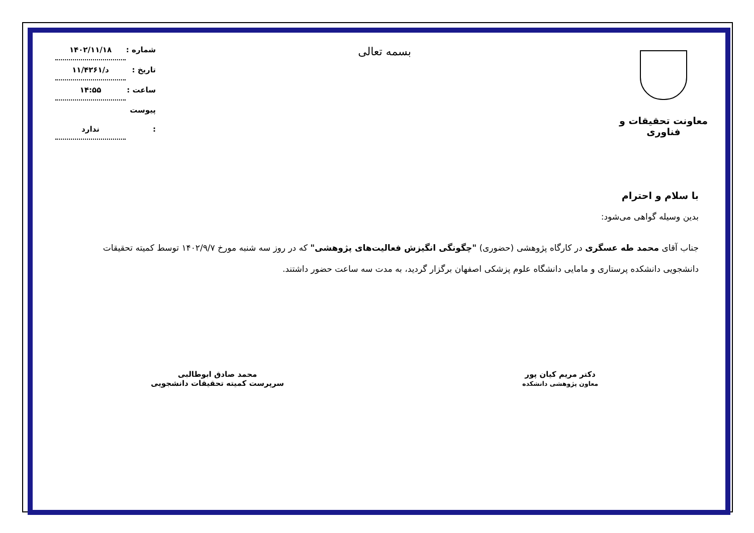معاونت تحقیقات و فناوری
بسمه تعالی
شماره : ۱۴۰۲/۱۱/۱۸
تاریخ : د/۱۱/۴۲۶۱
ساعت : ۱۴:۵۵
پیوست : ندارد
با سلام و احترام
بدین وسیله گواهی می‌شود:
جناب آقای محمد طه عسگری در کارگاه پژوهشی (حضوری) "چگونگی انگیزش فعالیت‌های پژوهشی" که در روز سه شنبه مورخ ۱۴۰۲/۹/۷ توسط کمیته تحقیقات دانشجویی دانشکده پرستاری و مامایی دانشگاه علوم پزشکی اصفهان برگزار گردید، به مدت سه ساعت حضور داشتند.
دکتر مریم کیان پور
معاون پژوهشی دانشکده
محمد صادق ابوطالبی
سرپرست کمیته تحقیقات دانشجویی